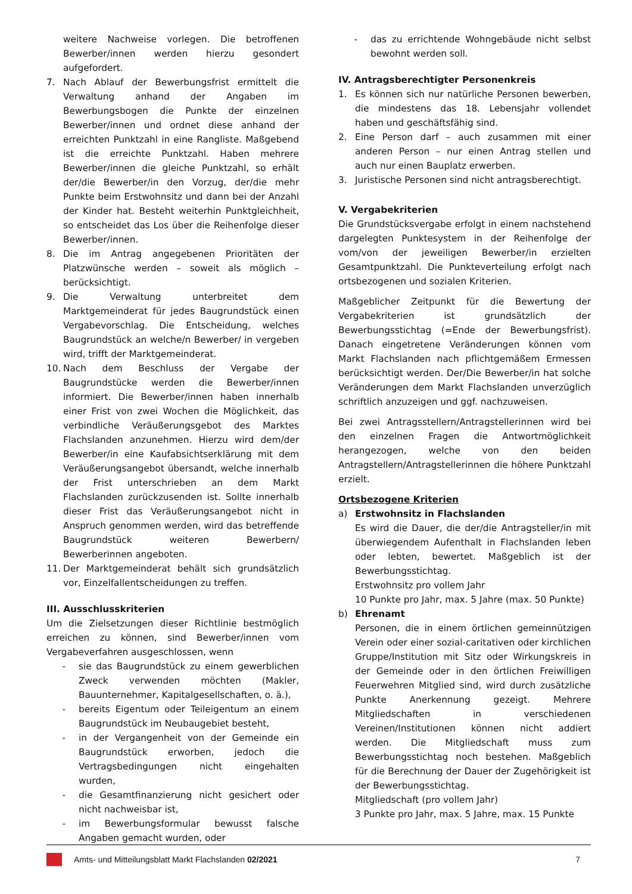weitere Nachweise vorlegen. Die betroffenen Bewerber/innen werden hierzu gesondert aufgefordert.
7. Nach Ablauf der Bewerbungsfrist ermittelt die Verwaltung anhand der Angaben im Bewerbungsbogen die Punkte der einzelnen Bewerber/innen und ordnet diese anhand der erreichten Punktzahl in eine Rangliste. Maßgebend ist die erreichte Punktzahl. Haben mehrere Bewerber/innen die gleiche Punktzahl, so erhält der/die Bewerber/in den Vorzug, der/die mehr Punkte beim Erstwohnsitz und dann bei der Anzahl der Kinder hat. Besteht weiterhin Punktgleichheit, so entscheidet das Los über die Reihenfolge dieser Bewerber/innen.
8. Die im Antrag angegebenen Prioritäten der Platzwünsche werden – soweit als möglich – berücksichtigt.
9. Die Verwaltung unterbreitet dem Marktgemeinderat für jedes Baugrundstück einen Vergabevorschlag. Die Entscheidung, welches Baugrundstück an welche/n Bewerber/ in vergeben wird, trifft der Marktgemeinderat.
10. Nach dem Beschluss der Vergabe der Baugrundstücke werden die Bewerber/innen informiert. Die Bewerber/innen haben innerhalb einer Frist von zwei Wochen die Möglichkeit, das verbindliche Veräußerungsgebot des Marktes Flachslanden anzunehmen. Hierzu wird dem/der Bewerber/in eine Kaufabsichtserklärung mit dem Veräußerungsangebot übersandt, welche innerhalb der Frist unterschrieben an dem Markt Flachslanden zurückzusenden ist. Sollte innerhalb dieser Frist das Veräußerungsangebot nicht in Anspruch genommen werden, wird das betreffende Baugrundstück weiteren Bewerbern/ Bewerberinnen angeboten.
11. Der Marktgemeinderat behält sich grundsätzlich vor, Einzelfallentscheidungen zu treffen.
III. Ausschlusskriterien
Um die Zielsetzungen dieser Richtlinie bestmöglich erreichen zu können, sind Bewerber/innen vom Vergabeverfahren ausgeschlossen, wenn
- sie das Baugrundstück zu einem gewerblichen Zweck verwenden möchten (Makler, Bauunternehmer, Kapitalgesellschaften, o. ä.),
- bereits Eigentum oder Teileigentum an einem Baugrundstück im Neubaugebiet besteht,
- in der Vergangenheit von der Gemeinde ein Baugrundstück erworben, jedoch die Vertragsbedingungen nicht eingehalten wurden,
- die Gesamtfinanzierung nicht gesichert oder nicht nachweisbar ist,
- im Bewerbungsformular bewusst falsche Angaben gemacht wurden, oder
- das zu errichtende Wohngebäude nicht selbst bewohnt werden soll.
IV. Antragsberechtigter Personenkreis
1. Es können sich nur natürliche Personen bewerben, die mindestens das 18. Lebensjahr vollendet haben und geschäftsfähig sind.
2. Eine Person darf – auch zusammen mit einer anderen Person – nur einen Antrag stellen und auch nur einen Bauplatz erwerben.
3. Juristische Personen sind nicht antragsberechtigt.
V. Vergabekriterien
Die Grundstücksvergabe erfolgt in einem nachstehend dargelegten Punktesystem in der Reihenfolge der vom/von der jeweiligen Bewerber/in erzielten Gesamtpunktzahl. Die Punkteverteilung erfolgt nach ortsbezogenen und sozialen Kriterien.
Maßgeblicher Zeitpunkt für die Bewertung der Vergabekriterien ist grundsätzlich der Bewerbungsstichtag (=Ende der Bewerbungsfrist). Danach eingetretene Veränderungen können vom Markt Flachslanden nach pflichtgemäßem Ermessen berücksichtigt werden. Der/Die Bewerber/in hat solche Veränderungen dem Markt Flachslanden unverzüglich schriftlich anzuzeigen und ggf. nachzuweisen.
Bei zwei Antragsstellern/Antragstellerinnen wird bei den einzelnen Fragen die Antwortmöglichkeit herangezogen, welche von den beiden Antragstellern/Antragstellerinnen die höhere Punktzahl erzielt.
Ortsbezogene Kriterien
a) Erstwohnsitz in Flachslanden
Es wird die Dauer, die der/die Antragsteller/in mit überwiegendem Aufenthalt in Flachslanden leben oder lebten, bewertet. Maßgeblich ist der Bewerbungsstichtag.
Erstwohnsitz pro vollem Jahr
10 Punkte pro Jahr, max. 5 Jahre (max. 50 Punkte)
b) Ehrenamt
Personen, die in einem örtlichen gemeinnützigen Verein oder einer sozial-caritativen oder kirchlichen Gruppe/Institution mit Sitz oder Wirkungskreis in der Gemeinde oder in den örtlichen Freiwilligen Feuerwehren Mitglied sind, wird durch zusätzliche Punkte Anerkennung gezeigt. Mehrere Mitgliedschaften in verschiedenen Vereinen/Institutionen können nicht addiert werden. Die Mitgliedschaft muss zum Bewerbungsstichtag noch bestehen. Maßgeblich für die Berechnung der Dauer der Zugehörigkeit ist der Bewerbungsstichtag.
Mitgliedschaft (pro vollem Jahr)
3 Punkte pro Jahr, max. 5 Jahre, max. 15 Punkte
Amts- und Mitteilungsblatt Markt Flachslanden 02/2021 7